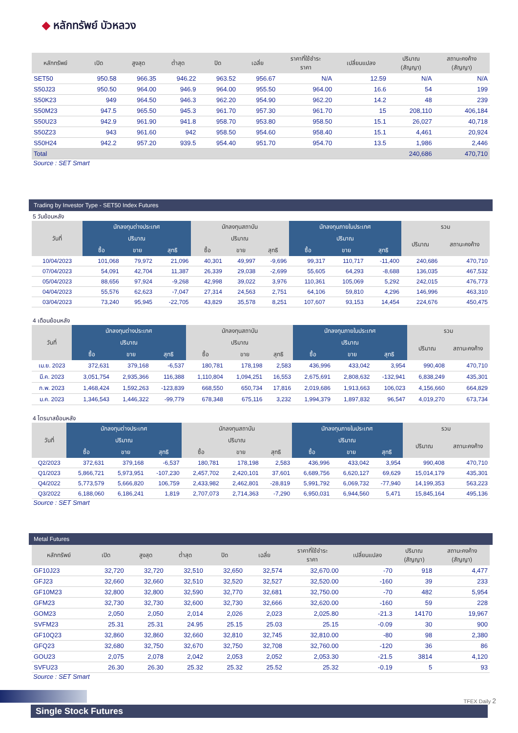◆ หลักทรัพย์ บัวหลวง
| หลักทรัพย์ | เปิด | สูงสุด | ต่ำสุด | ปิด | เฉลี่ย | ราคาที่ใช้ชำระ ราคา | เปลี่ยนแปลง | ปริมาณ (สัญญา) | สถานะคงค้าง (สัญญา) |
| --- | --- | --- | --- | --- | --- | --- | --- | --- | --- |
| SET50 | 950.58 | 966.35 | 946.22 | 963.52 | 956.67 | N/A | 12.59 | N/A | N/A |
| S50J23 | 950.50 | 964.00 | 946.9 | 964.00 | 955.50 | 964.00 | 16.6 | 54 | 199 |
| S50K23 | 949 | 964.50 | 946.3 | 962.20 | 954.90 | 962.20 | 14.2 | 48 | 239 |
| S50M23 | 947.5 | 965.50 | 945.3 | 961.70 | 957.30 | 961.70 | 15 | 208,110 | 406,184 |
| S50U23 | 942.9 | 961.90 | 941.8 | 958.70 | 953.80 | 958.50 | 15.1 | 26,027 | 40,718 |
| S50Z23 | 943 | 961.60 | 942 | 958.50 | 954.60 | 958.40 | 15.1 | 4,461 | 20,924 |
| S50H24 | 942.2 | 957.20 | 939.5 | 954.40 | 951.70 | 954.70 | 13.5 | 1,986 | 2,446 |
| Total | | | | | | | | 240,686 | 470,710 |
Source : SET Smart
Trading by Investor Type - SET50 Index Futures
5 วันย้อนหลัง
| วันที่ | นักลงทุนต่างประเทศ | | | นักลงทุนสถาบัน | | | นักลงทุนภายในประเทศ | | | รวม | |
| --- | --- | --- | --- | --- | --- | --- | --- | --- | --- | --- | --- |
| | ปริมาณ | | | ปริมาณ | | | ปริมาณ | | | ปริมาณ | สถานะคงค้าง |
| | ซื้อ | ขาย | สุทธิ | ซื้อ | ขาย | สุทธิ | ซื้อ | ขาย | สุทธิ | | |
| 10/04/2023 | 101,068 | 79,972 | 21,096 | 40,301 | 49,997 | -9,696 | 99,317 | 110,717 | -11,400 | 240,686 | 470,710 |
| 07/04/2023 | 54,091 | 42,704 | 11,387 | 26,339 | 29,038 | -2,699 | 55,605 | 64,293 | -8,688 | 136,035 | 467,532 |
| 05/04/2023 | 88,656 | 97,924 | -9,268 | 42,998 | 39,022 | 3,976 | 110,361 | 105,069 | 5,292 | 242,015 | 476,773 |
| 04/04/2023 | 55,576 | 62,623 | -7,047 | 27,314 | 24,563 | 2,751 | 64,106 | 59,810 | 4,296 | 146,996 | 463,310 |
| 03/04/2023 | 73,240 | 95,945 | -22,705 | 43,829 | 35,578 | 8,251 | 107,607 | 93,153 | 14,454 | 224,676 | 450,475 |
4 เดือนย้อนหลัง
| วันที่ | นักลงทุนต่างประเทศ | | | นักลงทุนสถาบัน | | | นักลงทุนภายในประเทศ | | | รวม | |
| --- | --- | --- | --- | --- | --- | --- | --- | --- | --- | --- | --- |
| | ปริมาณ | | | ปริมาณ | | | ปริมาณ | | | ปริมาณ | สถานะคงค้าง |
| | ซื้อ | ขาย | สุทธิ | ซื้อ | ขาย | สุทธิ | ซื้อ | ขาย | สุทธิ | | |
| เม.ย. 2023 | 372,631 | 379,168 | -6,537 | 180,781 | 178,198 | 2,583 | 436,996 | 433,042 | 3,954 | 990,408 | 470,710 |
| มี.ค. 2023 | 3,051,754 | 2,935,366 | 116,388 | 1,110,804 | 1,094,251 | 16,553 | 2,675,691 | 2,808,632 | -132,941 | 6,838,249 | 435,301 |
| ก.พ. 2023 | 1,468,424 | 1,592,263 | -123,839 | 668,550 | 650,734 | 17,816 | 2,019,686 | 1,913,663 | 106,023 | 4,156,660 | 664,829 |
| ม.ค. 2023 | 1,346,543 | 1,446,322 | -99,779 | 678,348 | 675,116 | 3,232 | 1,994,379 | 1,897,832 | 96,547 | 4,019,270 | 673,734 |
4 ไตรมาสย้อนหลัง
| วันที่ | นักลงทุนต่างประเทศ | | | นักลงทุนสถาบัน | | | นักลงทุนภายในประเทศ | | | รวม | |
| --- | --- | --- | --- | --- | --- | --- | --- | --- | --- | --- | --- |
| | ปริมาณ | | | ปริมาณ | | | ปริมาณ | | | ปริมาณ | สถานะคงค้าง |
| | ซื้อ | ขาย | สุทธิ | ซื้อ | ขาย | สุทธิ | ซื้อ | ขาย | สุทธิ | | |
| Q2/2023 | 372,631 | 379,168 | -6,537 | 180,781 | 178,198 | 2,583 | 436,996 | 433,042 | 3,954 | 990,408 | 470,710 |
| Q1/2023 | 5,866,721 | 5,973,951 | -107,230 | 2,457,702 | 2,420,101 | 37,601 | 6,689,756 | 6,620,127 | 69,629 | 15,014,179 | 435,301 |
| Q4/2022 | 5,773,579 | 5,666,820 | 106,759 | 2,433,982 | 2,462,801 | -28,819 | 5,991,792 | 6,069,732 | -77,940 | 14,199,353 | 563,223 |
| Q3/2022 | 6,188,060 | 6,186,241 | 1,819 | 2,707,073 | 2,714,363 | -7,290 | 6,950,031 | 6,944,560 | 5,471 | 15,845,164 | 495,136 |
Source : SET Smart
Metal Futures
| หลักทรัพย์ | เปิด | สูงสุด | ต่ำสุด | ปิด | เฉลี่ย | ราคาที่ใช้ชำระ ราคา | เปลี่ยนแปลง | ปริมาณ (สัญญา) | สถานะคงค้าง (สัญญา) |
| --- | --- | --- | --- | --- | --- | --- | --- | --- | --- |
| GF10J23 | 32,720 | 32,720 | 32,510 | 32,650 | 32,574 | 32,670.00 | -70 | 918 | 4,477 |
| GFJ23 | 32,660 | 32,660 | 32,510 | 32,520 | 32,527 | 32,520.00 | -160 | 39 | 233 |
| GF10M23 | 32,800 | 32,800 | 32,590 | 32,770 | 32,681 | 32,750.00 | -70 | 482 | 5,954 |
| GFM23 | 32,730 | 32,730 | 32,600 | 32,730 | 32,666 | 32,620.00 | -160 | 59 | 228 |
| GOM23 | 2,050 | 2,050 | 2,014 | 2,026 | 2,023 | 2,025.80 | -21.3 | 14170 | 19,967 |
| SVFM23 | 25.31 | 25.31 | 24.95 | 25.15 | 25.03 | 25.15 | -0.09 | 30 | 900 |
| GF10Q23 | 32,860 | 32,860 | 32,660 | 32,810 | 32,745 | 32,810.00 | -80 | 98 | 2,380 |
| GFQ23 | 32,680 | 32,750 | 32,670 | 32,750 | 32,708 | 32,760.00 | -120 | 36 | 86 |
| GOU23 | 2,075 | 2,078 | 2,042 | 2,053 | 2,052 | 2,053.30 | -21.5 | 3814 | 4,120 |
| SVFU23 | 26.30 | 26.30 | 25.32 | 25.32 | 25.52 | 25.32 | -0.19 | 5 | 93 |
Source : SET Smart
Single Stock Futures
TFEX Daily 2